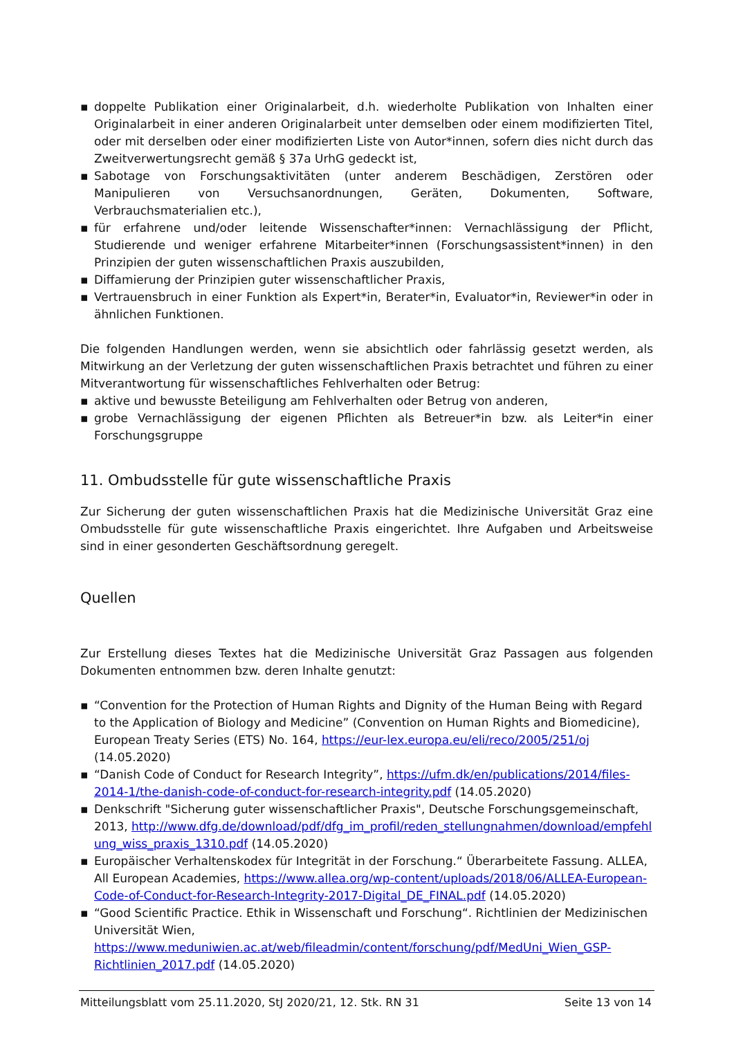▪ doppelte Publikation einer Originalarbeit, d.h. wiederholte Publikation von Inhalten einer Originalarbeit in einer anderen Originalarbeit unter demselben oder einem modifizierten Titel, oder mit derselben oder einer modifizierten Liste von Autor*innen, sofern dies nicht durch das Zweitverwertungsrecht gemäß § 37a UrhG gedeckt ist,
▪ Sabotage von Forschungsaktivitäten (unter anderem Beschädigen, Zerstören oder Manipulieren von Versuchsanordnungen, Geräten, Dokumenten, Software, Verbrauchsmaterialien etc.),
▪ für erfahrene und/oder leitende Wissenschafter*innen: Vernachlässigung der Pflicht, Studierende und weniger erfahrene Mitarbeiter*innen (Forschungsassistent*innen) in den Prinzipien der guten wissenschaftlichen Praxis auszubilden,
▪ Diffamierung der Prinzipien guter wissenschaftlicher Praxis,
▪ Vertrauensbruch in einer Funktion als Expert*in, Berater*in, Evaluator*in, Reviewer*in oder in ähnlichen Funktionen.
Die folgenden Handlungen werden, wenn sie absichtlich oder fahrlässig gesetzt werden, als Mitwirkung an der Verletzung der guten wissenschaftlichen Praxis betrachtet und führen zu einer Mitverantwortung für wissenschaftliches Fehlverhalten oder Betrug:
▪ aktive und bewusste Beteiligung am Fehlverhalten oder Betrug von anderen,
▪ grobe Vernachlässigung der eigenen Pflichten als Betreuer*in bzw. als Leiter*in einer Forschungsgruppe
11. Ombudsstelle für gute wissenschaftliche Praxis
Zur Sicherung der guten wissenschaftlichen Praxis hat die Medizinische Universität Graz eine Ombudsstelle für gute wissenschaftliche Praxis eingerichtet. Ihre Aufgaben und Arbeitsweise sind in einer gesonderten Geschäftsordnung geregelt.
Quellen
Zur Erstellung dieses Textes hat die Medizinische Universität Graz Passagen aus folgenden Dokumenten entnommen bzw. deren Inhalte genutzt:
▪ “Convention for the Protection of Human Rights and Dignity of the Human Being with Regard to the Application of Biology and Medicine” (Convention on Human Rights and Biomedicine), European Treaty Series (ETS) No. 164, https://eur-lex.europa.eu/eli/reco/2005/251/oj (14.05.2020)
▪ “Danish Code of Conduct for Research Integrity”, https://ufm.dk/en/publications/2014/files-2014-1/the-danish-code-of-conduct-for-research-integrity.pdf (14.05.2020)
▪ Denkschrift "Sicherung guter wissenschaftlicher Praxis", Deutsche Forschungsgemeinschaft, 2013, http://www.dfg.de/download/pdf/dfg_im_profil/reden_stellungnahmen/download/empfehlung_wiss_praxis_1310.pdf (14.05.2020)
▪ Europäischer Verhaltenskodex für Integrität in der Forschung.“ Überarbeitete Fassung. ALLEA, All European Academies, https://www.allea.org/wp-content/uploads/2018/06/ALLEA-European-Code-of-Conduct-for-Research-Integrity-2017-Digital_DE_FINAL.pdf (14.05.2020)
▪ “Good Scientific Practice. Ethik in Wissenschaft und Forschung“. Richtlinien der Medizinischen Universität Wien, https://www.meduniwien.ac.at/web/fileadmin/content/forschung/pdf/MedUni_Wien_GSP-Richtlinien_2017.pdf (14.05.2020)
Mitteilungsblatt vom 25.11.2020, StJ 2020/21, 12. Stk. RN 31 Seite 13 von 14